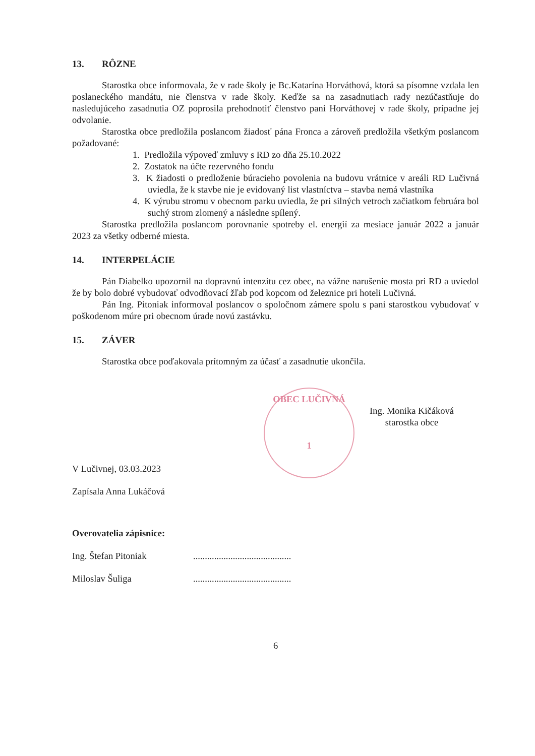13. RÔZNE
Starostka obce informovala, že v rade školy je Bc.Katarína Horváthová, ktorá sa písomne vzdala len poslaneckého mandátu, nie členstva v rade školy. Keďže sa na zasadnutiach rady nezúčastňuje do nasledujúceho zasadnutia OZ poprosila prehodnotiť členstvo pani Horváthovej v rade školy, prípadne jej odvolanie.
Starostka obce predložila poslancom žiadosť pána Fronca a zároveň predložila všetkým poslancom požadované:
1. Predložila výpoveď zmluvy s RD zo dňa 25.10.2022
2. Zostatok na účte rezervného fondu
3. K žiadosti o predloženie búracieho povolenia na budovu vrátnice v areáli RD Lučivná uviedla, že k stavbe nie je evidovaný list vlastníctva – stavba nemá vlastníka
4. K výrubu stromu v obecnom parku uviedla, že pri silných vetroch začiatkom februára bol suchý strom zlomený a následne spílený.
Starostka predložila poslancom porovnanie spotreby el. energií za mesiace január 2022 a január 2023 za všetky odberné miesta.
14. INTERPELÁCIE
Pán Diabelko upozornil na dopravnú intenzitu cez obec, na vážne narušenie mosta pri RD a uviedol že by bolo dobré vybudovať odvodňovací žľab pod kopcom od železnice pri hoteli Lučivná.
Pán Ing. Pitoniak informoval poslancov o spoločnom zámere spolu s pani starostkou vybudovať v poškodenom múre pri obecnom úrade novú zastávku.
15. ZÁVER
Starostka obce poďakovala prítomným za účasť a zasadnutie ukončila.
OBEC LUČIVNÁ
1
Ing. Monika Kičáková
starostka obce
V Lučivnej, 03.03.2023
Zapísala Anna Lukáčová
Overovatelia zápisnice:
Ing. Štefan Pitoniak ..........................................
Miloslav Šuliga ..........................................
6